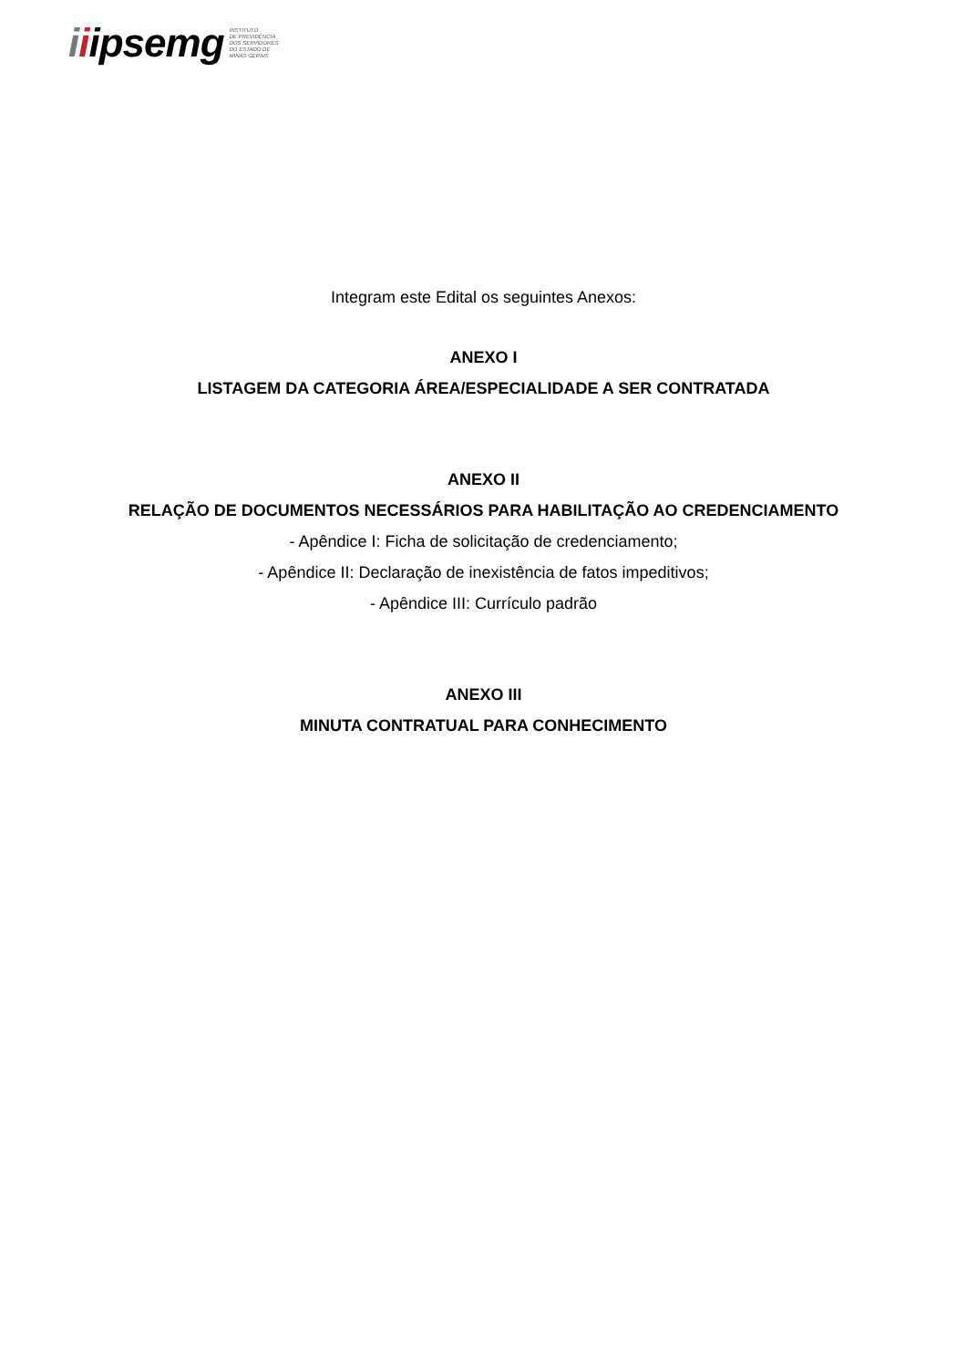iiipsemg INSTITUTO
DE PREVIDÊNCIA
DOS SERVIDORES
DO ESTADO DE
MINAS GERAIS
Integram este Edital os seguintes Anexos:
ANEXO I
LISTAGEM DA CATEGORIA ÁREA/ESPECIALIDADE A SER CONTRATADA
ANEXO II
RELAÇÃO DE DOCUMENTOS NECESSÁRIOS PARA HABILITAÇÃO AO CREDENCIAMENTO
- Apêndice I: Ficha de solicitação de credenciamento;
- Apêndice II: Declaração de inexistência de fatos impeditivos;
- Apêndice III: Currículo padrão
ANEXO III
MINUTA CONTRATUAL PARA CONHECIMENTO